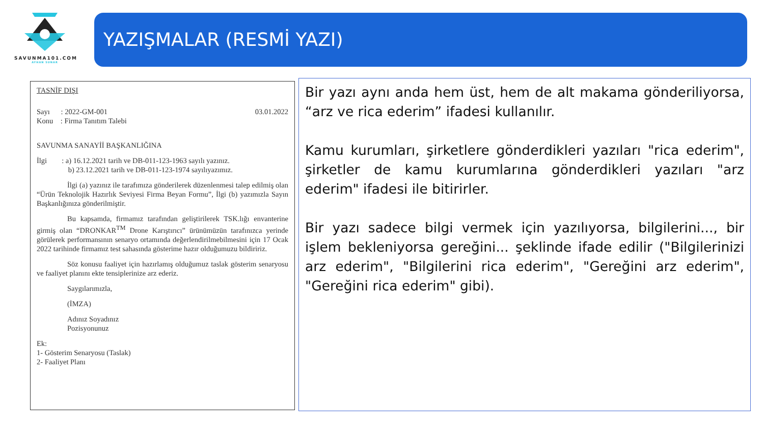SAVUNMA101.COM
AYHAN SUNAR
YAZIŞMALAR (RESMİ YAZI)
TASNİF DIŞI
Sayı : 2022-GM-001 03.01.2022
Konu : Firma Tanıtım Talebi
SAVUNMA SANAYİİ BAŞKANLIĞINA
İlgi : a) 16.12.2021 tarih ve DB-011-123-1963 sayılı yazınız.
b) 23.12.2021 tarih ve DB-011-123-1974 sayılıyazımız.
İlgi (a) yazınız ile tarafımıza gönderilerek düzenlenmesi talep edilmiş olan “Ürün Teknolojik Hazırlık Seviyesi Firma Beyan Formu”, İlgi (b) yazımızla Sayın Başkanlığınıza gönderilmiştir.
Bu kapsamda, firmamız tarafından geliştirilerek TSK.lığı envanterine girmiş olan “DRONKAR<sup>TM</sup> Drone Karıştırıcı” ürünümüzün tarafınızca yerinde görülerek performansının senaryo ortamında değerlendirilmebilmesini için 17 Ocak 2022 tarihinde firmamız test sahasında gösterime hazır olduğumuzu bildiririz.
Söz konusu faaliyet için hazırlamış olduğumuz taslak gösterim senaryosu ve faaliyet planını ekte tensiplerinize arz ederiz.
Saygılarımızla,
(İMZA)
Adınız Soyadınız
Pozisyonunuz
Ek:
1- Gösterim Senaryosu (Taslak)
2- Faaliyet Planı
Bir yazı aynı anda hem üst, hem de alt makama gönderiliyorsa, “arz ve rica ederim” ifadesi kullanılır.
Kamu kurumları, şirketlere gönderdikleri yazıları "rica ederim", şirketler de kamu kurumlarına gönderdikleri yazıları "arz ederim" ifadesi ile bitirirler.
Bir yazı sadece bilgi vermek için yazılıyorsa, bilgilerini..., bir işlem bekleniyorsa gereğini... şeklinde ifade edilir ("Bilgilerinizi arz ederim", "Bilgilerini rica ederim", "Gereğini arz ederim", "Gereğini rica ederim" gibi).